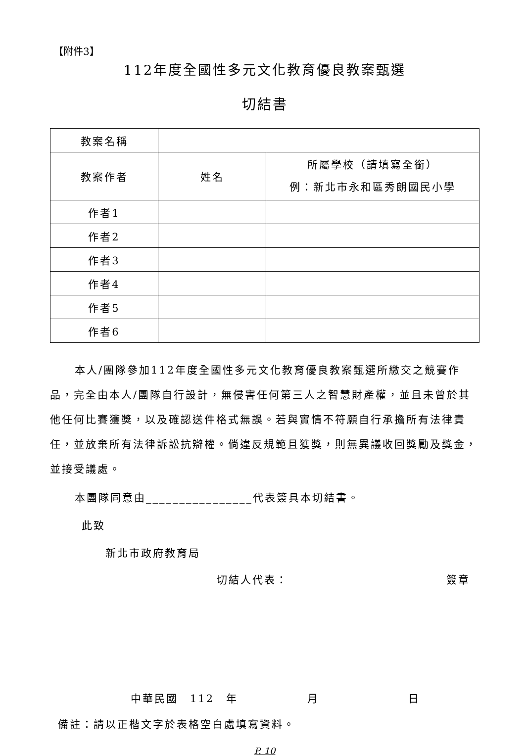【附件3】
112年度全國性多元文化教育優良教案甄選
切結書
| 教案名稱 | | |
| 教案作者 | 姓名 | 所屬學校（請填寫全銜） 例：新北市永和區秀朗國民小學 |
| 作者1 | | |
| 作者2 | | |
| 作者3 | | |
| 作者4 | | |
| 作者5 | | |
| 作者6 | | |
本人/團隊參加112年度全國性多元文化教育優良教案甄選所繳交之競賽作品，完全由本人/團隊自行設計，無侵害任何第三人之智慧財產權，並且未曾於其他任何比賽獲獎，以及確認送件格式無誤。若與實情不符願自行承擔所有法律責任，並放棄所有法律訴訟抗辯權。倘違反規範且獲獎，則無異議收回獎勵及獎金，並接受議處。
本團隊同意由________________代表簽具本切結書。
此致
新北市政府教育局
切結人代表： 簽章
中華民國　112　年 月 日
備註：請以正楷文字於表格空白處填寫資料。
P. 10